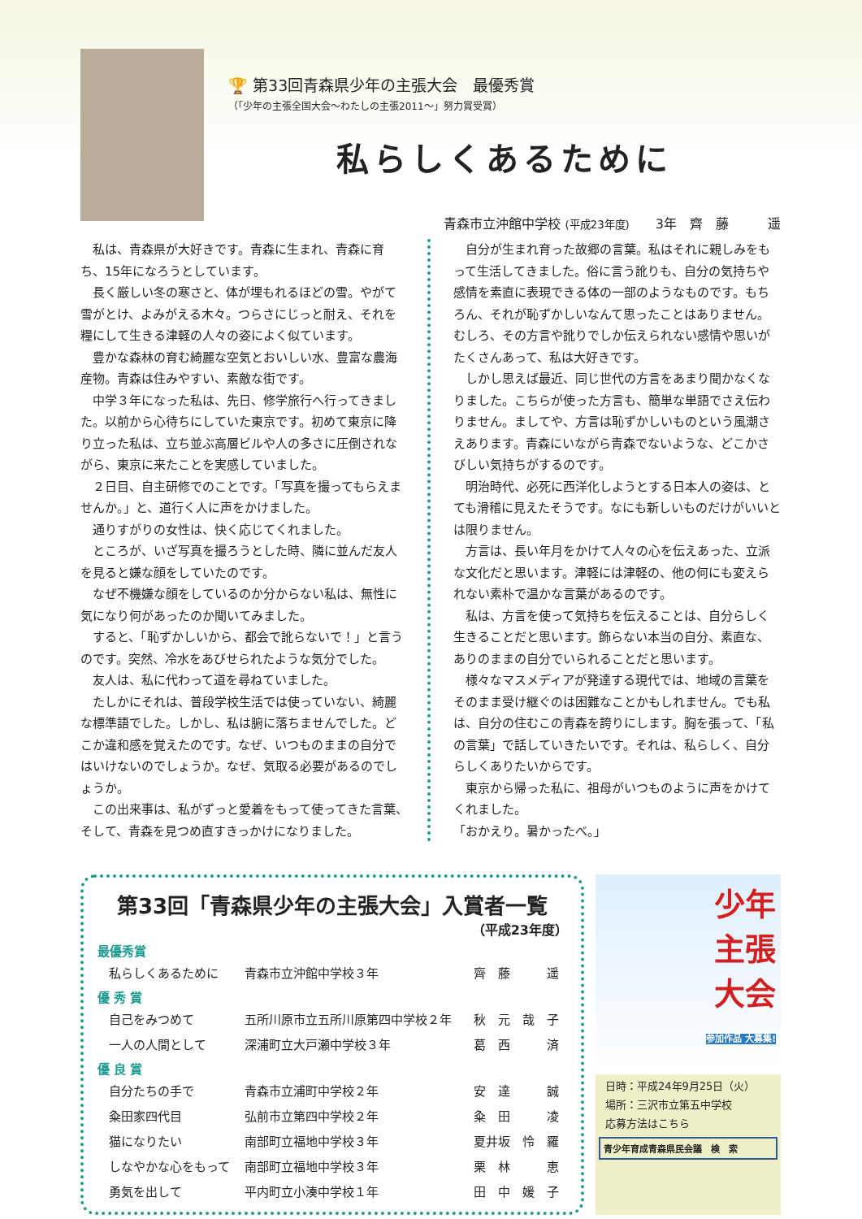🏆 第33回青森県少年の主張大会　最優秀賞
（「少年の主張全国大会～わたしの主張2011～」努力賞受賞）
私らしくあるために
青森市立沖館中学校 (平成23年度)　　3年　齊　藤　　　遥
私は、青森県が大好きです。青森に生まれ、青森に育ち、15年になろうとしています。
長く厳しい冬の寒さと、体が埋もれるほどの雪。やがて雪がとけ、よみがえる木々。つらさにじっと耐え、それを糧にして生きる津軽の人々の姿によく似ています。
豊かな森林の育む綺麗な空気とおいしい水、豊富な農海産物。青森は住みやすい、素敵な街です。
中学３年になった私は、先日、修学旅行へ行ってきました。以前から心待ちにしていた東京です。初めて東京に降り立った私は、立ち並ぶ高層ビルや人の多さに圧倒されながら、東京に来たことを実感していました。
２日目、自主研修でのことです。「写真を撮ってもらえませんか。」と、道行く人に声をかけました。
通りすがりの女性は、快く応じてくれました。
ところが、いざ写真を撮ろうとした時、隣に並んだ友人を見ると嫌な顔をしていたのです。
なぜ不機嫌な顔をしているのか分からない私は、無性に気になり何があったのか聞いてみました。
すると、「恥ずかしいから、都会で訛らないで！」と言うのです。突然、冷水をあびせられたような気分でした。
友人は、私に代わって道を尋ねていました。
たしかにそれは、普段学校生活では使っていない、綺麗な標準語でした。しかし、私は腑に落ちませんでした。どこか違和感を覚えたのです。なぜ、いつものままの自分ではいけないのでしょうか。なぜ、気取る必要があるのでしょうか。
この出来事は、私がずっと愛着をもって使ってきた言葉、そして、青森を見つめ直すきっかけになりました。
自分が生まれ育った故郷の言葉。私はそれに親しみをもって生活してきました。俗に言う訛りも、自分の気持ちや感情を素直に表現できる体の一部のようなものです。もちろん、それが恥ずかしいなんて思ったことはありません。むしろ、その方言や訛りでしか伝えられない感情や思いがたくさんあって、私は大好きです。
しかし思えば最近、同じ世代の方言をあまり聞かなくなりました。こちらが使った方言も、簡単な単語でさえ伝わりません。ましてや、方言は恥ずかしいものという風潮さえあります。青森にいながら青森でないような、どこかさびしい気持ちがするのです。
明治時代、必死に西洋化しようとする日本人の姿は、とても滑稽に見えたそうです。なにも新しいものだけがいいとは限りません。
方言は、長い年月をかけて人々の心を伝えあった、立派な文化だと思います。津軽には津軽の、他の何にも変えられない素朴で温かな言葉があるのです。
私は、方言を使って気持ちを伝えることは、自分らしく生きることだと思います。飾らない本当の自分、素直な、ありのままの自分でいられることだと思います。
様々なマスメディアが発達する現代では、地域の言葉をそのまま受け継ぐのは困難なことかもしれません。でも私は、自分の住むこの青森を誇りにします。胸を張って、「私の言葉」で話していきたいです。それは、私らしく、自分らしくありたいからです。
東京から帰った私に、祖母がいつものように声をかけてくれました。
「おかえり。暑かったべ。」
第33回「青森県少年の主張大会」入賞者一覧
（平成23年度）
| 最優秀賞 | | |
| --- | --- | --- |
| 私らしくあるために | 青森市立沖館中学校３年 | 齊 藤 遥 |
| 優 秀 賞 | | |
| 自己をみつめて | 五所川原市立五所川原第四中学校２年 | 秋 元 哉 子 |
| 一人の人間として | 深浦町立大戸瀬中学校３年 | 葛 西 済 |
| 優 良 賞 | | |
| 自分たちの手で | 青森市立浦町中学校２年 | 安 達 誠 |
| 粂田家四代目 | 弘前市立第四中学校２年 | 粂 田 凌 |
| 猫になりたい | 南部町立福地中学校３年 | 夏井坂 怜 羅 |
| しなやかな心をもって | 南部町立福地中学校３年 | 栗 林 恵 |
| 勇気を出して | 平内町立小湊中学校１年 | 田 中 媛 子 |
少年
主張
大会
参加作品 大募集!
日時：平成24年9月25日（火）
場所：三沢市立第五中学校
応募方法はこちら
青少年育成青森県民会議　検　索